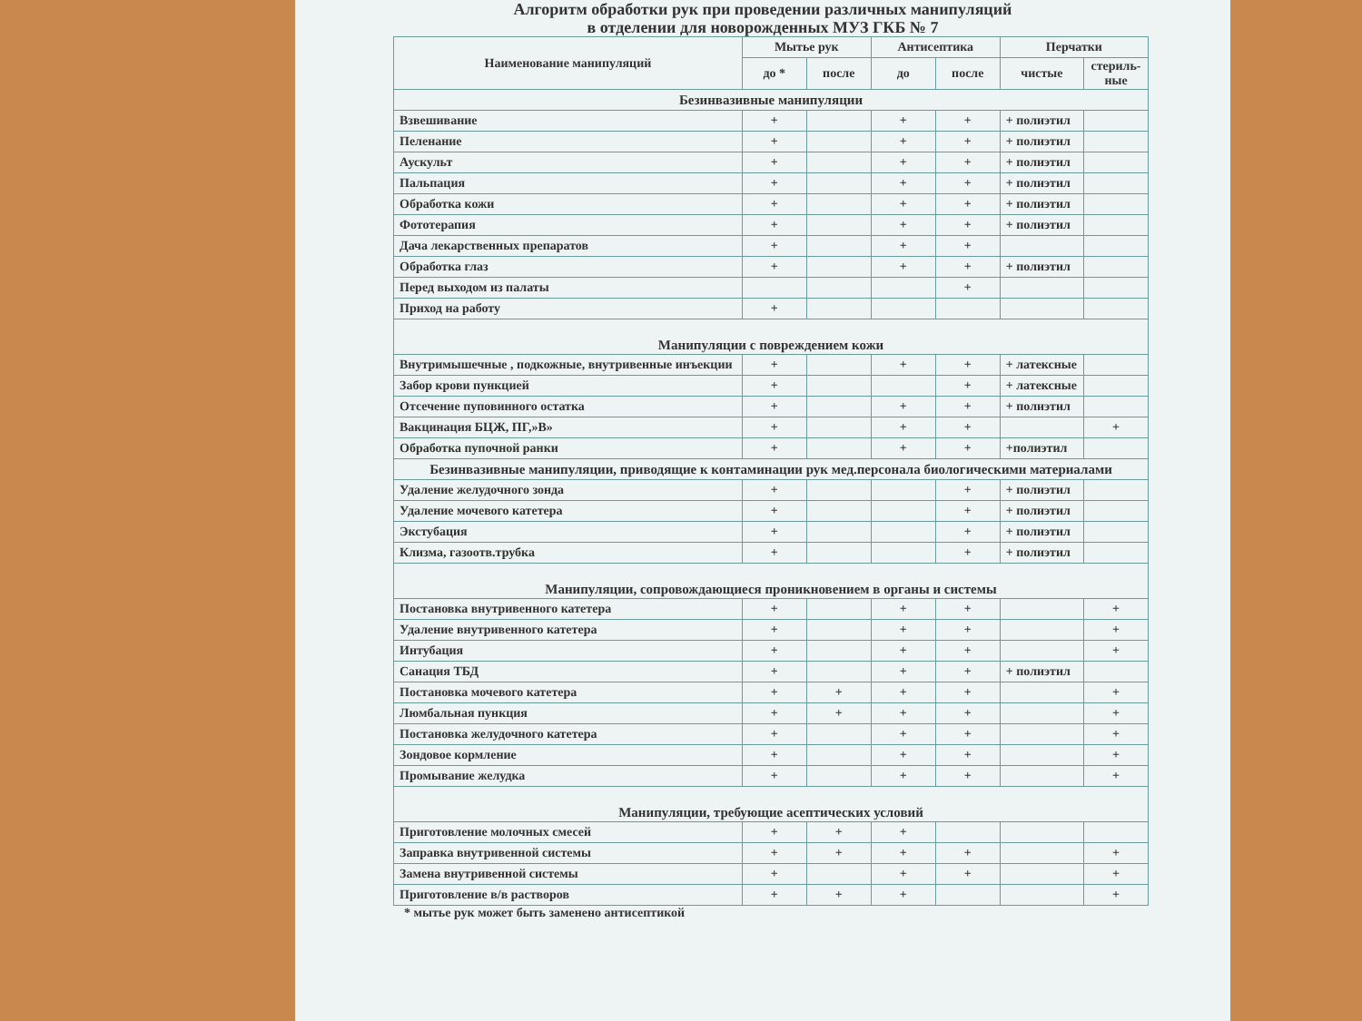Алгоритм обработки рук при проведении различных манипуляций
в отделении для новорожденных МУЗ ГКБ № 7
| Наименование манипуляций | Мытье рук | | Антисептика | | Перчатки | |
| --- | --- | --- | --- | --- | --- | --- |
| | до * | после | до | после | чистые | стериль-ные |
| Безинвазивные манипуляции | | | | | | |
| Взвешивание | + | | + | + | + полиэтил | |
| Пеленание | + | | + | + | + полиэтил | |
| Аускульт | + | | + | + | + полиэтил | |
| Пальпация | + | | + | + | + полиэтил | |
| Обработка кожи | + | | + | + | + полиэтил | |
| Фототерапия | + | | + | + | + полиэтил | |
| Дача лекарственных препаратов | + | | + | + | | |
| Обработка глаз | + | | + | + | + полиэтил | |
| Перед выходом из палаты | | | | + | | |
| Приход на работу | + | | | | | |
| Манипуляции с повреждением кожи | | | | | | |
| Внутримышечные , подкожные, внутривенные инъекции | + | | + | + | + латексные | |
| Забор крови пункцией | + | | | + | + латексные | |
| Отсечение пуповинного остатка | + | | + | + | + полиэтил | |
| Вакцинация БЦЖ, ПГ,»В» | + | | + | + | | + |
| Обработка пупочной ранки | + | | + | + | +полиэтил | |
| Безинвазивные манипуляции, приводящие к контаминации рук мед.персонала биологическими материалами | | | | | | |
| Удаление желудочного зонда | + | | | + | + полиэтил | |
| Удаление мочевого катетера | + | | | + | + полиэтил | |
| Экстубация | + | | | + | + полиэтил | |
| Клизма, газоотв.трубка | + | | | + | + полиэтил | |
| Манипуляции, сопровождающиеся проникновением в органы и системы | | | | | | |
| Постановка внутривенного катетера | + | | + | + | | + |
| Удаление внутривенного катетера | + | | + | + | | + |
| Интубация | + | | + | + | | + |
| Санация ТБД | + | | + | + | + полиэтил | |
| Постановка мочевого катетера | + | + | + | + | | + |
| Люмбальная пункция | + | + | + | + | | + |
| Постановка желудочного катетера | + | | + | + | | + |
| Зондовое кормление | + | | + | + | | + |
| Промывание желудка | + | | + | + | | + |
| Манипуляции, требующие асептических условий | | | | | | |
| Приготовление молочных смесей | + | + | + | | | |
| Заправка внутривенной системы | + | + | + | + | | + |
| Замена внутривенной системы | + | | + | + | | + |
| Приготовление в/в растворов | + | + | + | | | + |
* мытье рук может быть заменено антисептикой